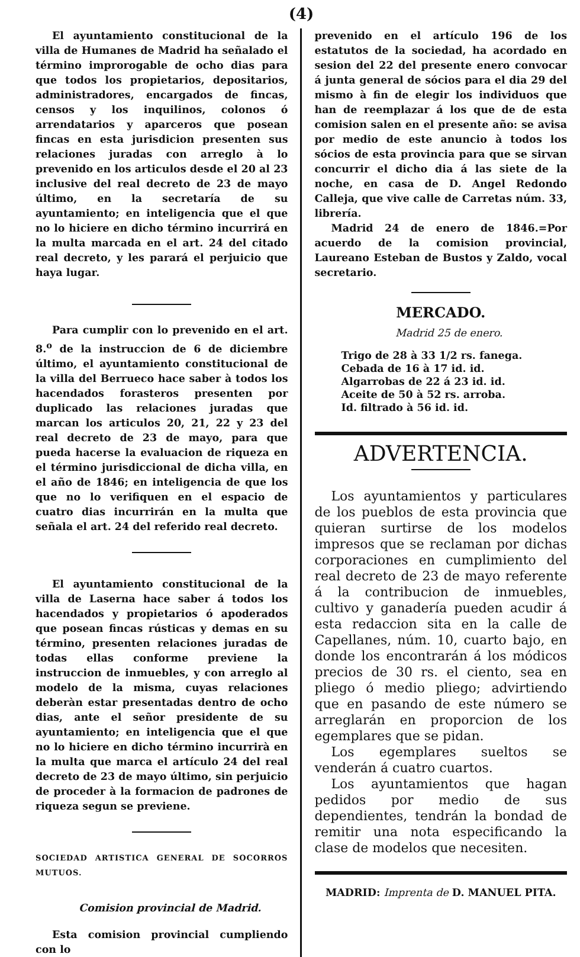(4)
El ayuntamiento constitucional de la villa de Humanes de Madrid ha señalado el término improrogable de ocho dias para que todos los propietarios, depositarios, administradores, encargados de fincas, censos y los inquilinos, colonos ó arrendatarios y aparceros que posean fincas en esta jurisdicion presenten sus relaciones juradas con arreglo à lo prevenido en los articulos desde el 20 al 23 inclusive del real decreto de 23 de mayo último, en la secretaría de su ayuntamiento; en inteligencia que el que no lo hiciere en dicho término incurrirá en la multa marcada en el art. 24 del citado real decreto, y les parará el perjuicio que haya lugar.
Para cumplir con lo prevenido en el art. 8.<sup>o</sup> de la instruccion de 6 de diciembre último, el ayuntamiento constitucional de la villa del Berrueco hace saber à todos los hacendados forasteros presenten por duplicado las relaciones juradas que marcan los articulos 20, 21, 22 y 23 del real decreto de 23 de mayo, para que pueda hacerse la evaluacion de riqueza en el término jurisdiccional de dicha villa, en el año de 1846; en inteligencia de que los que no lo verifiquen en el espacio de cuatro dias incurrirán en la multa que señala el art. 24 del referido real decreto.
El ayuntamiento constitucional de la villa de Laserna hace saber á todos los hacendados y propietarios ó apoderados que posean fincas rústicas y demas en su término, presenten relaciones juradas de todas ellas conforme previene la instruccion de inmuebles, y con arreglo al modelo de la misma, cuyas relaciones deberàn estar presentadas dentro de ocho dias, ante el señor presidente de su ayuntamiento; en inteligencia que el que no lo hiciere en dicho término incurrirà en la multa que marca el artículo 24 del real decreto de 23 de mayo último, sin perjuicio de proceder à la formacion de padrones de riqueza segun se previene.
SOCIEDAD ARTISTICA GENERAL DE SOCORROS MUTUOS.
Comision provincial de Madrid.
Esta comision provincial cumpliendo con lo
prevenido en el artículo 196 de los estatutos de la sociedad, ha acordado en sesion del 22 del presente enero convocar á junta general de sócios para el dia 29 del mismo à fin de elegir los individuos que han de reemplazar á los que de de esta comision salen en el presente año: se avisa por medio de este anuncio à todos los sócios de esta provincia para que se sirvan concurrir el dicho dia á las siete de la noche, en casa de D. Angel Redondo Calleja, que vive calle de Carretas núm. 33, librería.
Madrid 24 de enero de 1846.=Por acuerdo de la comision provincial, Laureano Esteban de Bustos y Zaldo, vocal secretario.
MERCADO.
Madrid 25 de enero.
Trigo de 28 à 33 1/2 rs. fanega.
Cebada de 16 à 17 id. id.
Algarrobas de 22 á 23 id. id.
Aceite de 50 à 52 rs. arroba.
Id. filtrado à 56 id. id.
ADVERTENCIA.
Los ayuntamientos y particulares de los pueblos de esta provincia que quieran surtirse de los modelos impresos que se reclaman por dichas corporaciones en cumplimiento del real decreto de 23 de mayo referente á la contribucion de inmuebles, cultivo y ganadería pueden acudir á esta redaccion sita en la calle de Capellanes, núm. 10, cuarto bajo, en donde los encontrarán á los módicos precios de 30 rs. el ciento, sea en pliego ó medio pliego; advirtiendo que en pasando de este número se arreglarán en proporcion de los egemplares que se pidan.
Los egemplares sueltos se venderán á cuatro cuartos.
Los ayuntamientos que hagan pedidos por medio de sus dependientes, tendrán la bondad de remitir una nota especificando la clase de modelos que necesiten.
MADRID: Imprenta de D. MANUEL PITA.